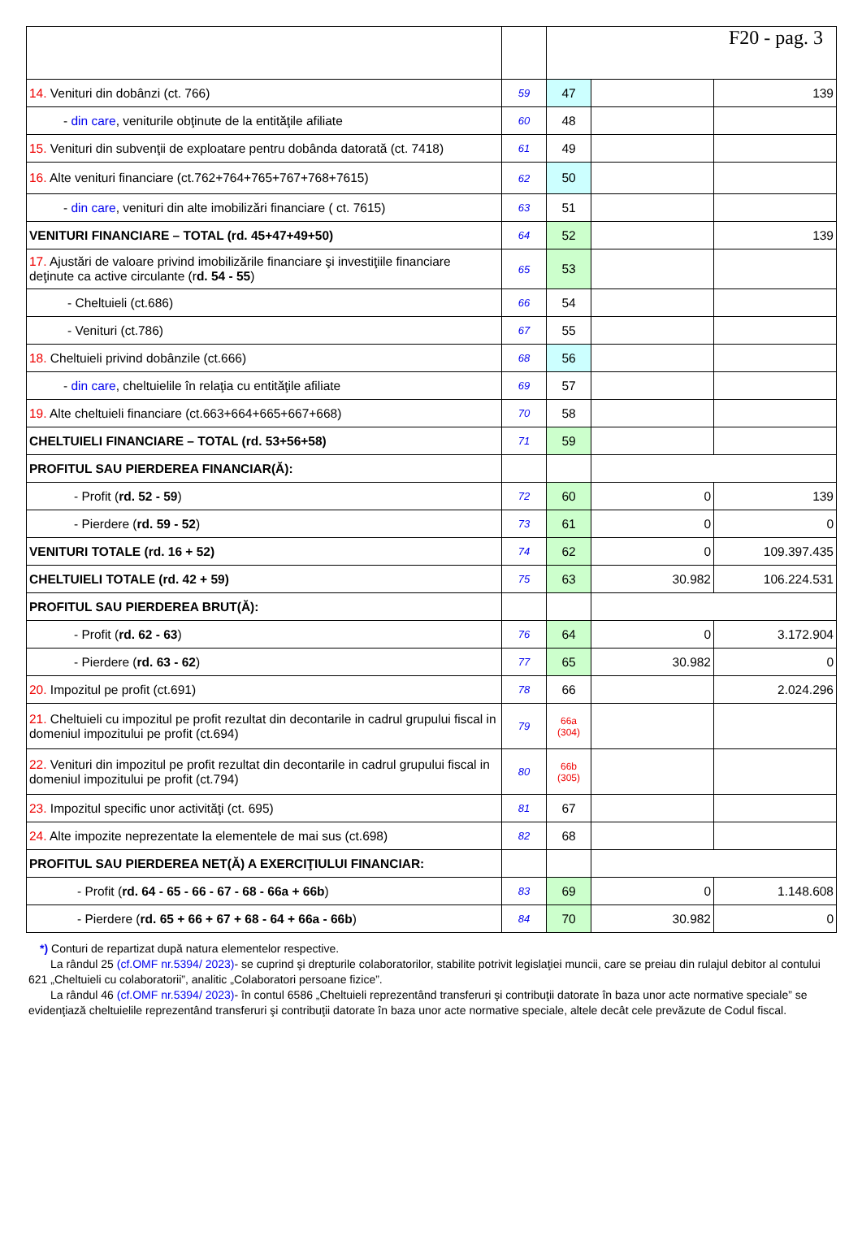| | | F20 - pag. 3 | | |
| 14. Venituri din dobânzi (ct. 766) | 59 | 47 | | 139 |
| - din care , veniturile obţinute de la entităţile afiliate | 60 | 48 | | |
| 15. Venituri din subvenţii de exploatare pentru dobânda datorată (ct. 7418) | 61 | 49 | | |
| 16. Alte venituri financiare (ct.762+764+765+767+768+7615) | 62 | 50 | | |
| - din care , venituri din alte imobilizări financiare ( ct. 7615) | 63 | 51 | | |
| VENITURI FINANCIARE – TOTAL (rd. 45+47+49+50) | 64 | 52 | | 139 |
| 17. Ajustări de valoare privind imobilizările financiare şi investiţiile financiare deţinute ca active circulante (r d. 54 - 55 ) | 65 | 53 | | |
| - Cheltuieli (ct.686) | 66 | 54 | | |
| - Venituri (ct.786) | 67 | 55 | | |
| 18. Cheltuieli privind dobânzile (ct.666) | 68 | 56 | | |
| - din care , cheltuielile în relaţia cu entităţile afiliate | 69 | 57 | | |
| 19. Alte cheltuieli financiare (ct.663+664+665+667+668) | 70 | 58 | | |
| CHELTUIELI FINANCIARE – TOTAL (rd. 53+56+58) | 71 | 59 | | |
| PROFITUL SAU PIERDEREA FINANCIAR(Ă): | | | | |
| - Profit ( rd. 52 - 59 ) | 72 | 60 | 0 | 139 |
| - Pierdere ( rd. 59 - 52 ) | 73 | 61 | 0 | 0 |
| VENITURI TOTALE (rd. 16 + 52) | 74 | 62 | 0 | 109.397.435 |
| CHELTUIELI TOTALE (rd. 42 + 59) | 75 | 63 | 30.982 | 106.224.531 |
| PROFITUL SAU PIERDEREA BRUT(Ă): | | | | |
| - Profit ( rd. 62 - 63 ) | 76 | 64 | 0 | 3.172.904 |
| - Pierdere ( rd. 63 - 62 ) | 77 | 65 | 30.982 | 0 |
| 20. Impozitul pe profit (ct.691) | 78 | 66 | | 2.024.296 |
| 21. Cheltuieli cu impozitul pe profit rezultat din decontarile in cadrul grupului fiscal in domeniul impozitului pe profit (ct.694) | 79 | 66a (304) | | |
| 22. Venituri din impozitul pe profit rezultat din decontarile in cadrul grupului fiscal in domeniul impozitului pe profit (ct.794) | 80 | 66b (305) | | |
| 23. Impozitul specific unor activităţi (ct. 695) | 81 | 67 | | |
| 24. Alte impozite neprezentate la elementele de mai sus (ct.698) | 82 | 68 | | |
| PROFITUL SAU PIERDEREA NET(Ă) A EXERCIŢIULUI FINANCIAR: | | | | |
| - Profit ( rd. 64 - 65 - 66 - 67 - 68 - 66a + 66b ) | 83 | 69 | 0 | 1.148.608 |
| - Pierdere ( rd. 65 + 66 + 67 + 68 - 64 + 66a - 66b ) | 84 | 70 | 30.982 | 0 |
*) Conturi de repartizat după natura elementelor respective.
La rândul 25 (cf.OMF nr.5394/ 2023)- se cuprind şi drepturile colaboratorilor, stabilite potrivit legislaţiei muncii, care se preiau din rulajul debitor al contului 621 „Cheltuieli cu colaboratorii”, analitic „Colaboratori persoane fizice”.
La rândul 46 (cf.OMF nr.5394/ 2023)- în contul 6586 „Cheltuieli reprezentând transferuri şi contribuţii datorate în baza unor acte normative speciale” se evidenţiază cheltuielile reprezentând transferuri şi contribuţii datorate în baza unor acte normative speciale, altele decât cele prevăzute de Codul fiscal.